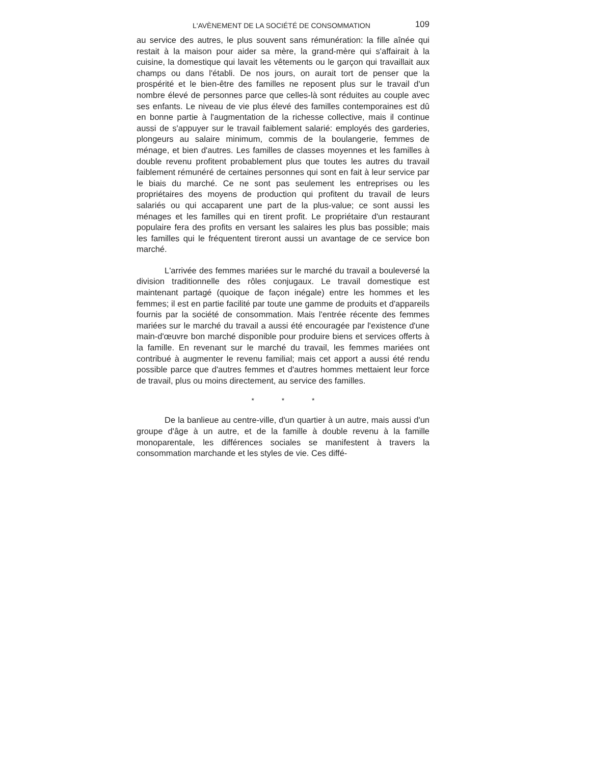L'AVÈNEMENT DE LA SOCIÉTÉ DE CONSOMMATION 109
au service des autres, le plus souvent sans rémunération: la fille aînée qui restait à la maison pour aider sa mère, la grand-mère qui s'affairait à la cuisine, la domestique qui lavait les vêtements ou le garçon qui travaillait aux champs ou dans l'établi. De nos jours, on aurait tort de penser que la prospérité et le bien-être des familles ne reposent plus sur le travail d'un nombre élevé de personnes parce que celles-là sont réduites au couple avec ses enfants. Le niveau de vie plus élevé des familles contemporaines est dû en bonne partie à l'augmentation de la richesse collective, mais il continue aussi de s'appuyer sur le travail faiblement salarié: employés des garderies, plongeurs au salaire minimum, commis de la boulangerie, femmes de ménage, et bien d'autres. Les familles de classes moyennes et les familles à double revenu profitent probablement plus que toutes les autres du travail faiblement rémunéré de certaines personnes qui sont en fait à leur service par le biais du marché. Ce ne sont pas seulement les entreprises ou les propriétaires des moyens de production qui profitent du travail de leurs salariés ou qui accaparent une part de la plus-value; ce sont aussi les ménages et les familles qui en tirent profit. Le propriétaire d'un restaurant populaire fera des profits en versant les salaires les plus bas possible; mais les familles qui le fréquentent tireront aussi un avantage de ce service bon marché.
L'arrivée des femmes mariées sur le marché du travail a bouleversé la division traditionnelle des rôles conjugaux. Le travail domestique est maintenant partagé (quoique de façon inégale) entre les hommes et les femmes; il est en partie facilité par toute une gamme de produits et d'appareils fournis par la société de consommation. Mais l'entrée récente des femmes mariées sur le marché du travail a aussi été encouragée par l'existence d'une main-d'œuvre bon marché disponible pour produire biens et services offerts à la famille. En revenant sur le marché du travail, les femmes mariées ont contribué à augmenter le revenu familial; mais cet apport a aussi été rendu possible parce que d'autres femmes et d'autres hommes mettaient leur force de travail, plus ou moins directement, au service des familles.
* * *
De la banlieue au centre-ville, d'un quartier à un autre, mais aussi d'un groupe d'âge à un autre, et de la famille à double revenu à la famille monoparentale, les différences sociales se manifestent à travers la consommation marchande et les styles de vie. Ces diffé-